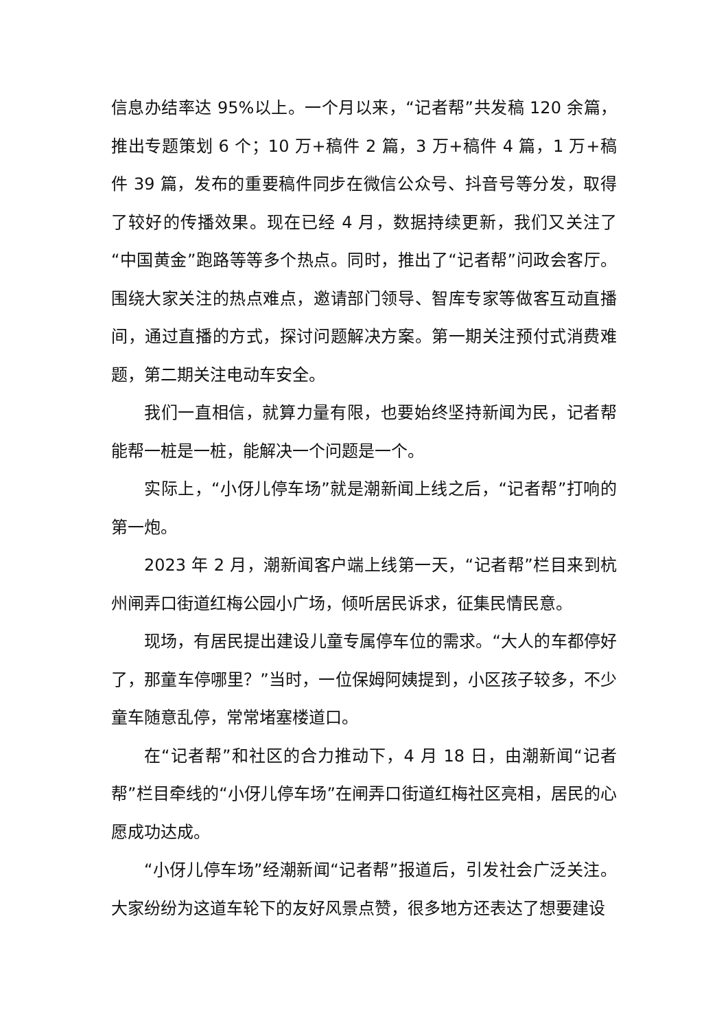信息办结率达 95%以上。一个月以来，“记者帮”共发稿 120 余篇，推出专题策划 6 个；10 万+稿件 2 篇，3 万+稿件 4 篇，1 万+稿件 39 篇，发布的重要稿件同步在微信公众号、抖音号等分发，取得了较好的传播效果。现在已经 4 月，数据持续更新，我们又关注了“中国黄金”跑路等等多个热点。同时，推出了“记者帮”问政会客厅。围绕大家关注的热点难点，邀请部门领导、智库专家等做客互动直播间，通过直播的方式，探讨问题解决方案。第一期关注预付式消费难题，第二期关注电动车安全。
我们一直相信，就算力量有限，也要始终坚持新闻为民，记者帮能帮一桩是一桩，能解决一个问题是一个。
实际上，“小伢儿停车场”就是潮新闻上线之后，“记者帮”打响的第一炮。
2023 年 2 月，潮新闻客户端上线第一天，“记者帮”栏目来到杭州闸弄口街道红梅公园小广场，倾听居民诉求，征集民情民意。
现场，有居民提出建设儿童专属停车位的需求。“大人的车都停好了，那童车停哪里？”当时，一位保姆阿姨提到，小区孩子较多，不少童车随意乱停，常常堵塞楼道口。
在“记者帮”和社区的合力推动下，4 月 18 日，由潮新闻“记者帮”栏目牵线的“小伢儿停车场”在闸弄口街道红梅社区亮相，居民的心愿成功达成。
“小伢儿停车场”经潮新闻“记者帮”报道后，引发社会广泛关注。大家纷纷为这道车轮下的友好风景点赞，很多地方还表达了想要建设